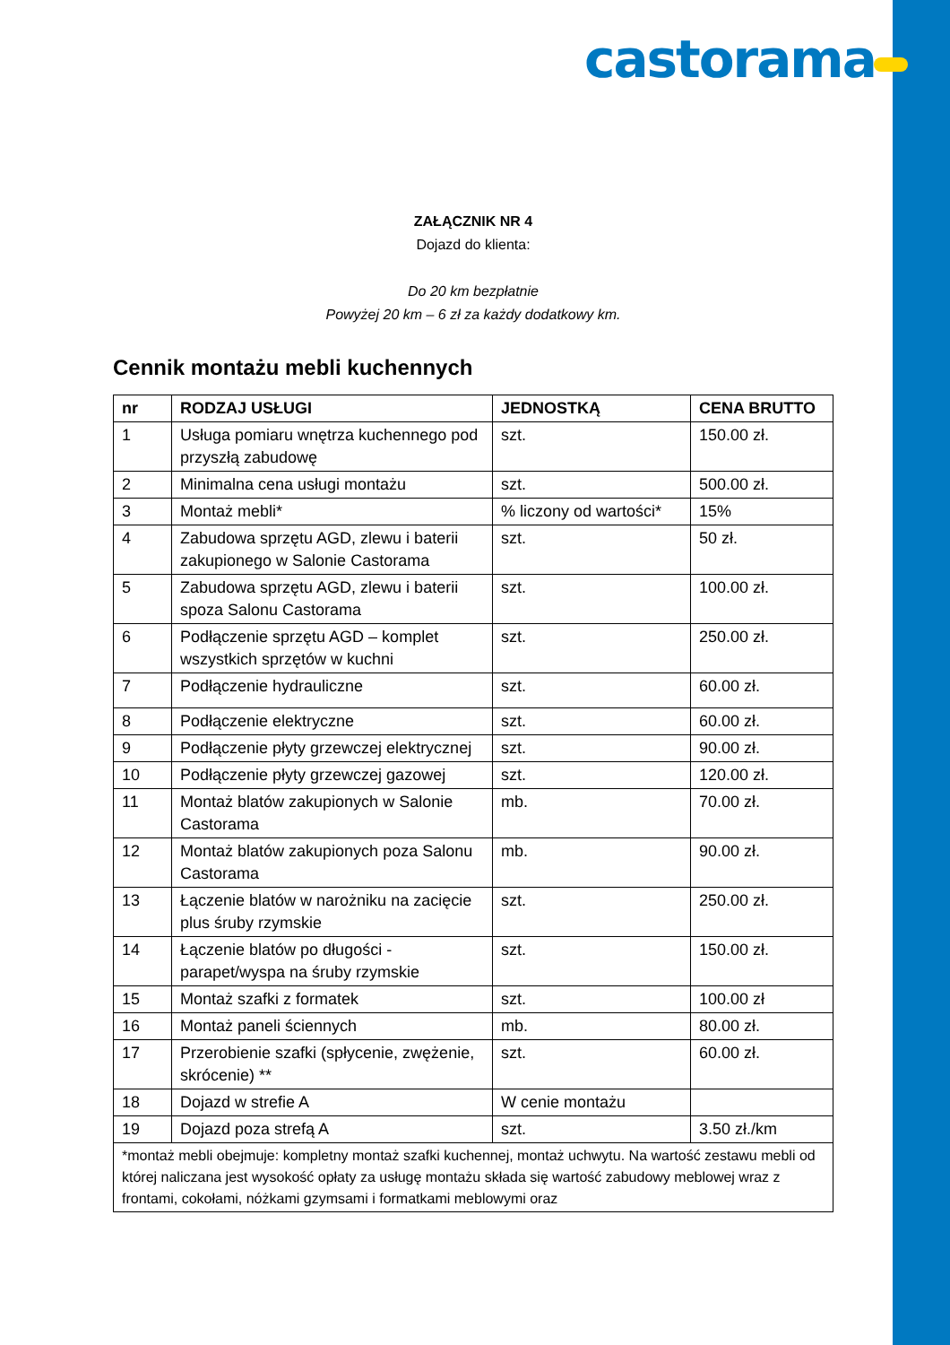castorama
ZAŁĄCZNIK NR 4
Dojazd do klienta:
Do 20 km bezpłatnie
Powyżej 20 km – 6 zł za każdy dodatkowy km.
Cennik montażu mebli kuchennych
| nr | RODZAJ USŁUGI | JEDNOSTKĄ | CENA BRUTTO |
| --- | --- | --- | --- |
| 1 | Usługa pomiaru wnętrza kuchennego pod przyszłą zabudowę | szt. | 150.00 zł. |
| 2 | Minimalna cena usługi montażu | szt. | 500.00 zł. |
| 3 | Montaż mebli* | % liczony od wartości* | 15% |
| 4 | Zabudowa sprzętu AGD, zlewu i baterii zakupionego w Salonie Castorama | szt. | 50 zł. |
| 5 | Zabudowa sprzętu AGD, zlewu i baterii spoza Salonu Castorama | szt. | 100.00 zł. |
| 6 | Podłączenie sprzętu AGD – komplet wszystkich sprzętów w kuchni | szt. | 250.00 zł. |
| 7 | Podłączenie hydrauliczne | szt. | 60.00 zł. |
| 8 | Podłączenie elektryczne | szt. | 60.00 zł. |
| 9 | Podłączenie płyty grzewczej elektrycznej | szt. | 90.00 zł. |
| 10 | Podłączenie płyty grzewczej gazowej | szt. | 120.00 zł. |
| 11 | Montaż blatów zakupionych w Salonie Castorama | mb. | 70.00 zł. |
| 12 | Montaż blatów zakupionych poza Salonu Castorama | mb. | 90.00 zł. |
| 13 | Łączenie blatów w narożniku na zacięcie plus śruby rzymskie | szt. | 250.00 zł. |
| 14 | Łączenie blatów po długości - parapet/wyspa na śruby rzymskie | szt. | 150.00 zł. |
| 15 | Montaż szafki z formatek | szt. | 100.00 zł |
| 16 | Montaż paneli ściennych | mb. | 80.00 zł. |
| 17 | Przerobienie szafki (spłycenie, zwężenie, skrócenie) ** | szt. | 60.00 zł. |
| 18 | Dojazd w strefie A | W cenie montażu | |
| 19 | Dojazd poza strefą A | szt. | 3.50 zł./km |
| *montaż mebli obejmuje: kompletny montaż szafki kuchennej, montaż uchwytu. Na wartość zestawu mebli od której naliczana jest wysokość opłaty za usługę montażu składa się wartość zabudowy meblowej wraz z frontami, cokołami, nóżkami gzymsami i formatkami meblowymi oraz | | | |